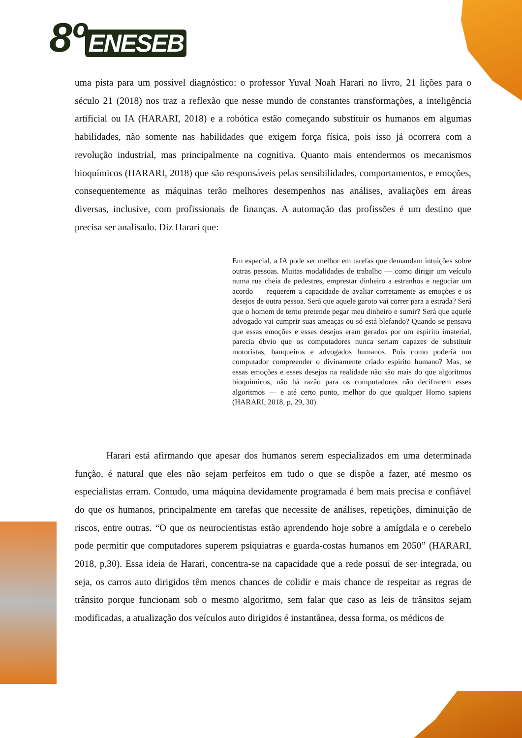8º ENESEB
uma pista para um possível diagnóstico: o professor Yuval Noah Harari no livro, 21 lições para o século 21 (2018) nos traz a reflexão que nesse mundo de constantes transformações, a inteligência artificial ou IA (HARARI, 2018) e a robótica estão começando substituir os humanos em algumas habilidades, não somente nas habilidades que exigem força física, pois isso já ocorrera com a revolução industrial, mas principalmente na cognitiva. Quanto mais entendermos os mecanismos bioquímicos (HARARI, 2018) que são responsáveis pelas sensibilidades, comportamentos, e emoções, consequentemente as máquinas terão melhores desempenhos nas análises, avaliações em áreas diversas, inclusive, com profissionais de finanças. A automação das profissões é um destino que precisa ser analisado. Diz Harari que:
Em especial, a IA pode ser melhor em tarefas que demandam intuições sobre outras pessoas. Muitas modalidades de trabalho — como dirigir um veículo numa rua cheia de pedestres, emprestar dinheiro a estranhos e negociar um acordo — requerem a capacidade de avaliar corretamente as emoções e os desejos de outra pessoa. Será que aquele garoto vai correr para a estrada? Será que o homem de terno pretende pegar meu dinheiro e sumir? Será que aquele advogado vai cumprir suas ameaças ou só está blefando? Quando se pensava que essas emoções e esses desejos eram gerados por um espírito imaterial, parecia óbvio que os computadores nunca seriam capazes de substituir motoristas, banqueiros e advogados humanos. Pois como poderia um computador compreender o divinamente criado espírito humano? Mas, se essas emoções e esses desejos na realidade não são mais do que algoritmos bioquímicos, não há razão para os computadores não decifrarem esses algoritmos — e até certo ponto, melhor do que qualquer Homo sapiens (HARARI, 2018, p, 29, 30).
Harari está afirmando que apesar dos humanos serem especializados em uma determinada função, é natural que eles não sejam perfeitos em tudo o que se dispõe a fazer, até mesmo os especialistas erram. Contudo, uma máquina devidamente programada é bem mais precisa e confiável do que os humanos, principalmente em tarefas que necessite de análises, repetições, diminuição de riscos, entre outras. “O que os neurocientistas estão aprendendo hoje sobre a amígdala e o cerebelo pode permitir que computadores superem psiquiatras e guarda-costas humanos em 2050” (HARARI, 2018, p,30). Essa ideia de Harari, concentra-se na capacidade que a rede possui de ser integrada, ou seja, os carros auto dirigidos têm menos chances de colidir e mais chance de respeitar as regras de trânsito porque funcionam sob o mesmo algoritmo, sem falar que caso as leis de trânsitos sejam modificadas, a atualização dos veículos auto dirigidos é instantânea, dessa forma, os médicos de